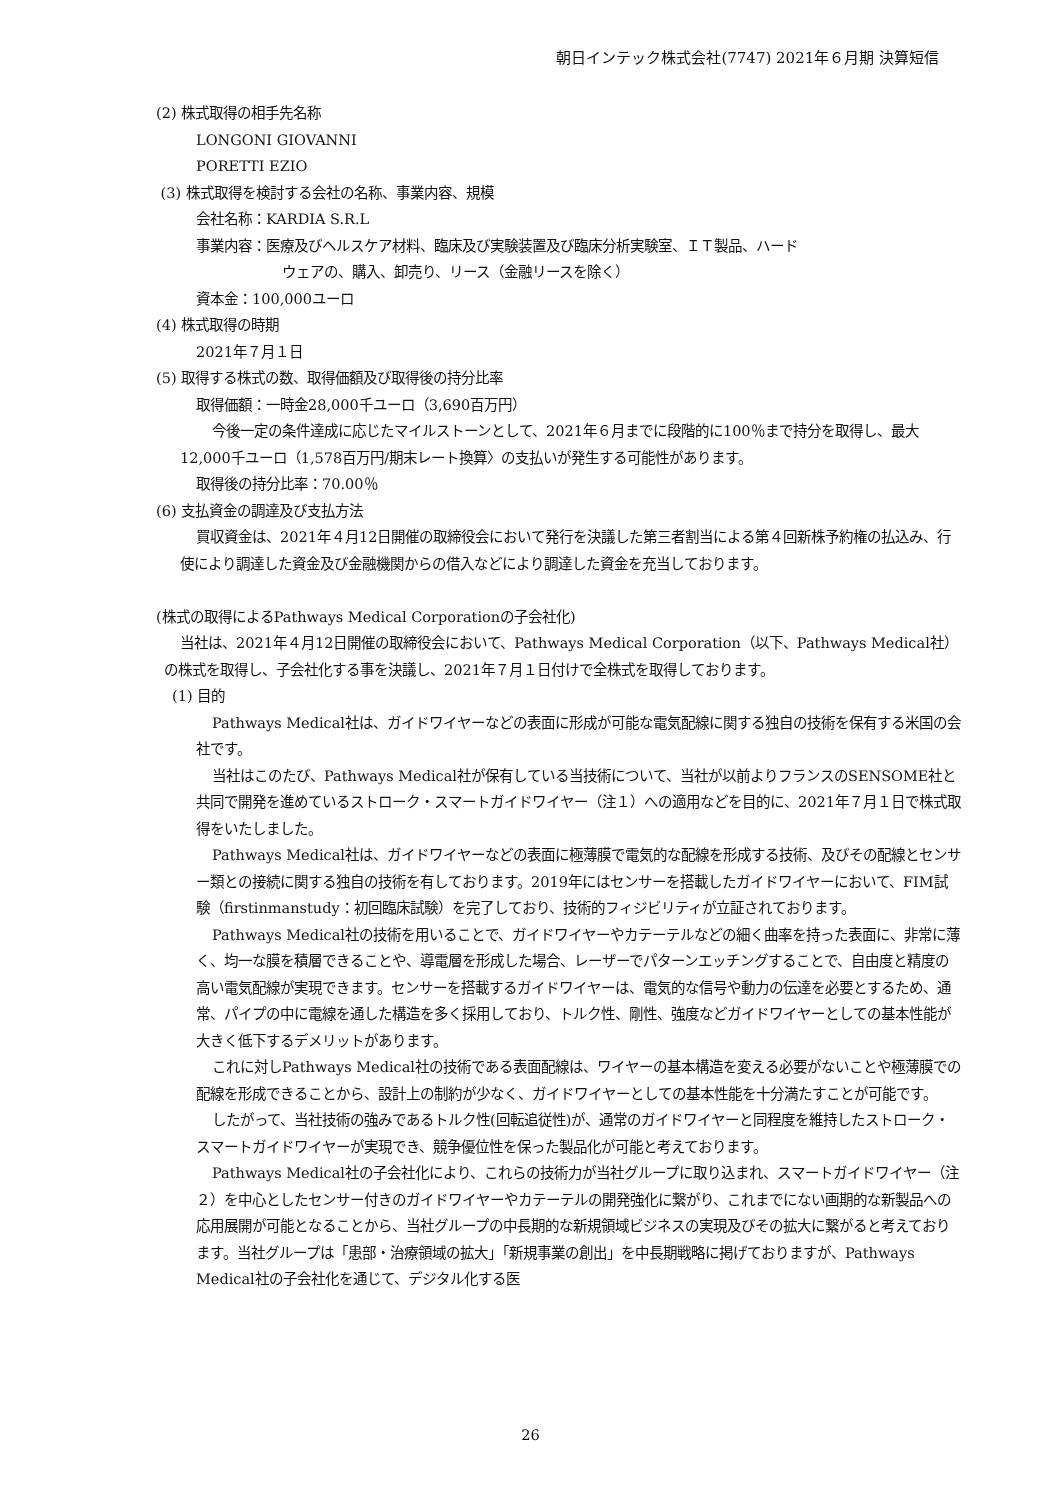朝日インテック株式会社(7747) 2021年６月期 決算短信
(2) 株式取得の相手先名称
LONGONI GIOVANNI
PORETTI EZIO
(3) 株式取得を検討する会社の名称、事業内容、規模
会社名称：KARDIA S.R.L
事業内容：医療及びヘルスケア材料、臨床及び実験装置及び臨床分析実験室、ＩＴ製品、ハード
ウェアの、購入、卸売り、リース（金融リースを除く）
資本金：100,000ユーロ
(4) 株式取得の時期
2021年７月１日
(5) 取得する株式の数、取得価額及び取得後の持分比率
取得価額：一時金28,000千ユーロ（3,690百万円）
今後一定の条件達成に応じたマイルストーンとして、2021年６月までに段階的に100％まで持分を取得し、最大12,000千ユーロ（1,578百万円/期末レート換算〉の支払いが発生する可能性があります。
取得後の持分比率：70.00％
(6) 支払資金の調達及び支払方法
買収資金は、2021年４月12日開催の取締役会において発行を決議した第三者割当による第４回新株予約権の払込み、行使により調達した資金及び金融機関からの借入などにより調達した資金を充当しております。
(株式の取得によるPathways Medical Corporationの子会社化)
当社は、2021年４月12日開催の取締役会において、Pathways Medical Corporation（以下、Pathways Medical社）の株式を取得し、子会社化する事を決議し、2021年７月１日付けで全株式を取得しております。
(1) 目的
Pathways Medical社は、ガイドワイヤーなどの表面に形成が可能な電気配線に関する独自の技術を保有する米国の会社です。
当社はこのたび、Pathways Medical社が保有している当技術について、当社が以前よりフランスのSENSOME社と共同で開発を進めているストローク・スマートガイドワイヤー（注１）への適用などを目的に、2021年７月１日で株式取得をいたしました。
Pathways Medical社は、ガイドワイヤーなどの表面に極薄膜で電気的な配線を形成する技術、及びその配線とセンサー類との接続に関する独自の技術を有しております。2019年にはセンサーを搭載したガイドワイヤーにおいて、FIM試験（firstinmanstudy：初回臨床試験）を完了しており、技術的フィジビリティが立証されております。
Pathways Medical社の技術を用いることで、ガイドワイヤーやカテーテルなどの細く曲率を持った表面に、非常に薄く、均一な膜を積層できることや、導電層を形成した場合、レーザーでパターンエッチングすることで、自由度と精度の高い電気配線が実現できます。センサーを搭載するガイドワイヤーは、電気的な信号や動力の伝達を必要とするため、通常、パイプの中に電線を通した構造を多く採用しており、トルク性、剛性、強度などガイドワイヤーとしての基本性能が大きく低下するデメリットがあります。
これに対しPathways Medical社の技術である表面配線は、ワイヤーの基本構造を変える必要がないことや極薄膜での配線を形成できることから、設計上の制約が少なく、ガイドワイヤーとしての基本性能を十分満たすことが可能です。
したがって、当社技術の強みであるトルク性(回転追従性)が、通常のガイドワイヤーと同程度を維持したストローク・スマートガイドワイヤーが実現でき、競争優位性を保った製品化が可能と考えております。
Pathways Medical社の子会社化により、これらの技術力が当社グループに取り込まれ、スマートガイドワイヤー（注２）を中心としたセンサー付きのガイドワイヤーやカテーテルの開発強化に繋がり、これまでにない画期的な新製品への応用展開が可能となることから、当社グループの中長期的な新規領域ビジネスの実現及びその拡大に繋がると考えております。当社グループは「患部・治療領域の拡大」「新規事業の創出」を中長期戦略に掲げておりますが、Pathways Medical社の子会社化を通じて、デジタル化する医
26